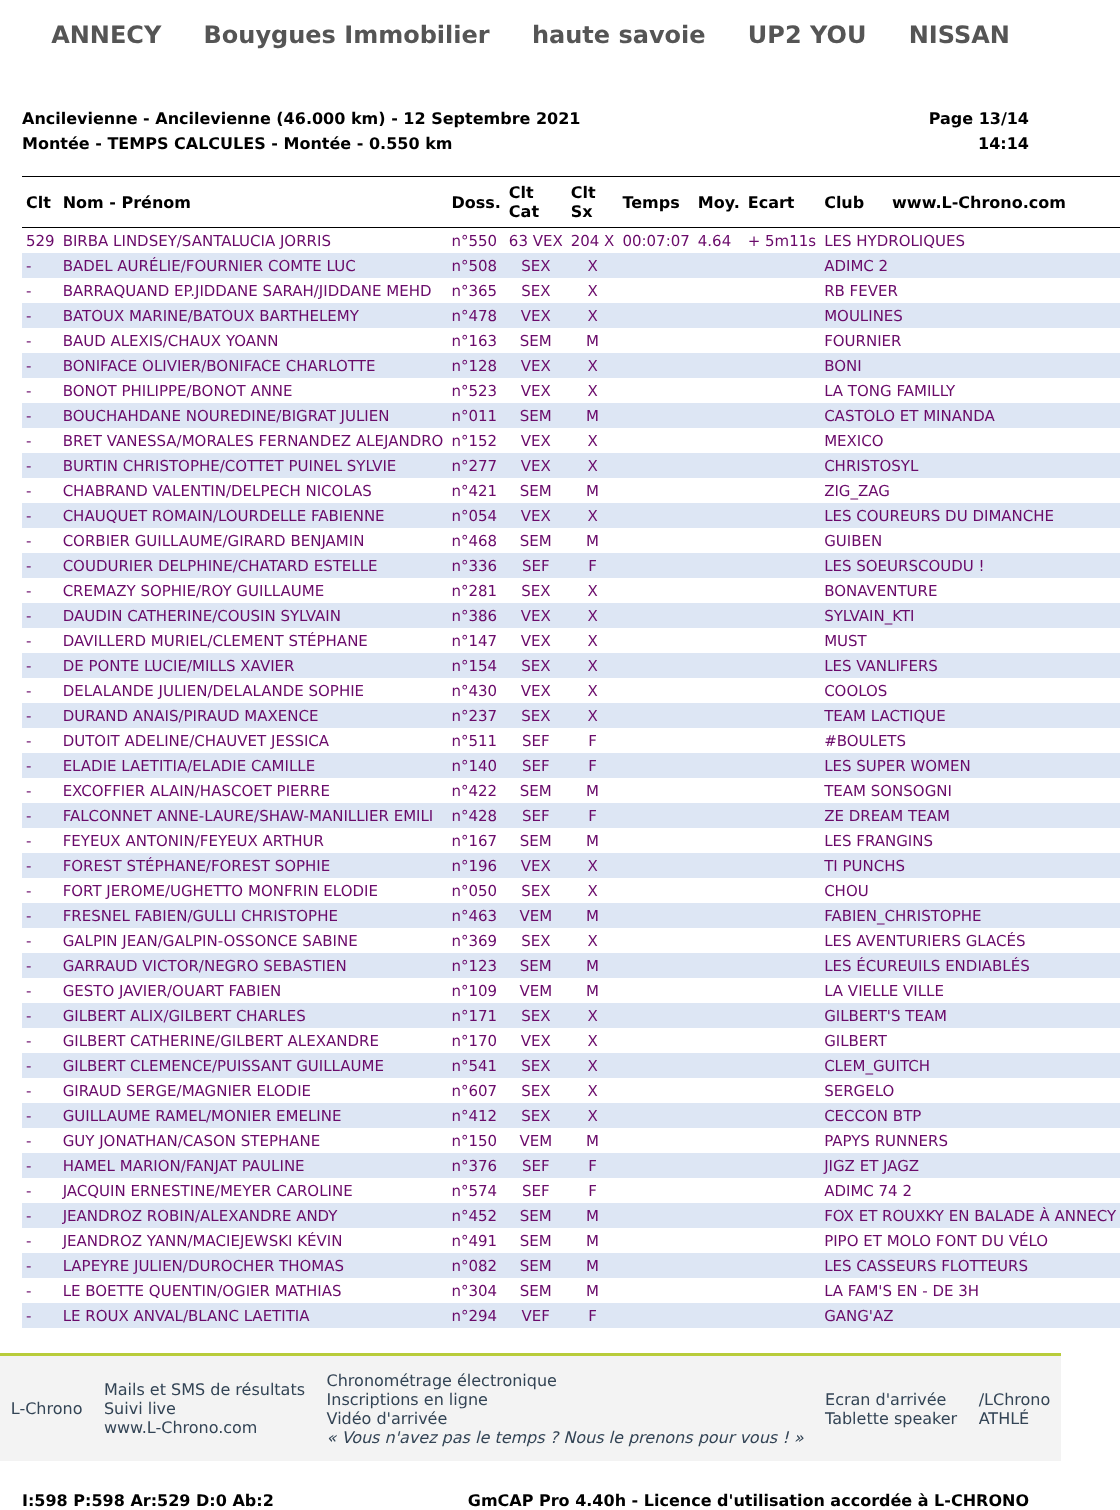ANNECY Bouygues Immobilier haute savoie UP2 YOU NISSAN
Ancilevienne - Ancilevienne (46.000 km) - 12 Septembre 2021
Montée - TEMPS CALCULES - Montée - 0.550 km
Page 13/14
14:14
| Clt | Nom - Prénom | Doss. | Clt Cat | Clt Sx | Temps | Moy. | Ecart | Club www.L-Chrono.com |
| --- | --- | --- | --- | --- | --- | --- | --- | --- |
| 529 | BIRBA LINDSEY/SANTALUCIA JORRIS | n°550 | 63 VEX | 204 X | 00:07:07 | 4.64 | + 5m11s | LES HYDROLIQUES |
| - | BADEL AURÉLIE/FOURNIER COMTE LUC | n°508 | SEX | X | | | | ADIMC 2 |
| - | BARRAQUAND EP.JIDDANE SARAH/JIDDANE MEHD | n°365 | SEX | X | | | | RB FEVER |
| - | BATOUX MARINE/BATOUX BARTHELEMY | n°478 | VEX | X | | | | MOULINES |
| - | BAUD ALEXIS/CHAUX YOANN | n°163 | SEM | M | | | | FOURNIER |
| - | BONIFACE OLIVIER/BONIFACE CHARLOTTE | n°128 | VEX | X | | | | BONI |
| - | BONOT PHILIPPE/BONOT ANNE | n°523 | VEX | X | | | | LA TONG FAMILLY |
| - | BOUCHAHDANE NOUREDINE/BIGRAT JULIEN | n°011 | SEM | M | | | | CASTOLO ET MINANDA |
| - | BRET VANESSA/MORALES FERNANDEZ ALEJANDRO | n°152 | VEX | X | | | | MEXICO |
| - | BURTIN CHRISTOPHE/COTTET PUINEL SYLVIE | n°277 | VEX | X | | | | CHRISTOSYL |
| - | CHABRAND VALENTIN/DELPECH NICOLAS | n°421 | SEM | M | | | | ZIG_ZAG |
| - | CHAUQUET ROMAIN/LOURDELLE FABIENNE | n°054 | VEX | X | | | | LES COUREURS DU DIMANCHE |
| - | CORBIER GUILLAUME/GIRARD BENJAMIN | n°468 | SEM | M | | | | GUIBEN |
| - | COUDURIER DELPHINE/CHATARD ESTELLE | n°336 | SEF | F | | | | LES SOEURSCOUDU ! |
| - | CREMAZY SOPHIE/ROY GUILLAUME | n°281 | SEX | X | | | | BONAVENTURE |
| - | DAUDIN CATHERINE/COUSIN SYLVAIN | n°386 | VEX | X | | | | SYLVAIN_KTI |
| - | DAVILLERD MURIEL/CLEMENT STÉPHANE | n°147 | VEX | X | | | | MUST |
| - | DE PONTE LUCIE/MILLS XAVIER | n°154 | SEX | X | | | | LES VANLIFERS |
| - | DELALANDE JULIEN/DELALANDE SOPHIE | n°430 | VEX | X | | | | COOLOS |
| - | DURAND ANAIS/PIRAUD MAXENCE | n°237 | SEX | X | | | | TEAM LACTIQUE |
| - | DUTOIT ADELINE/CHAUVET JESSICA | n°511 | SEF | F | | | | #BOULETS |
| - | ELADIE LAETITIA/ELADIE CAMILLE | n°140 | SEF | F | | | | LES SUPER WOMEN |
| - | EXCOFFIER ALAIN/HASCOET PIERRE | n°422 | SEM | M | | | | TEAM SONSOGNI |
| - | FALCONNET ANNE-LAURE/SHAW-MANILLIER EMILI | n°428 | SEF | F | | | | ZE DREAM TEAM |
| - | FEYEUX ANTONIN/FEYEUX ARTHUR | n°167 | SEM | M | | | | LES FRANGINS |
| - | FOREST STÉPHANE/FOREST SOPHIE | n°196 | VEX | X | | | | TI PUNCHS |
| - | FORT JEROME/UGHETTO MONFRIN ELODIE | n°050 | SEX | X | | | | CHOU |
| - | FRESNEL FABIEN/GULLI CHRISTOPHE | n°463 | VEM | M | | | | FABIEN_CHRISTOPHE |
| - | GALPIN JEAN/GALPIN-OSSONCE SABINE | n°369 | SEX | X | | | | LES AVENTURIERS GLACÉS |
| - | GARRAUD VICTOR/NEGRO SEBASTIEN | n°123 | SEM | M | | | | LES ÉCUREUILS ENDIABLÉS |
| - | GESTO JAVIER/OUART FABIEN | n°109 | VEM | M | | | | LA VIELLE VILLE |
| - | GILBERT ALIX/GILBERT CHARLES | n°171 | SEX | X | | | | GILBERT'S TEAM |
| - | GILBERT CATHERINE/GILBERT ALEXANDRE | n°170 | VEX | X | | | | GILBERT |
| - | GILBERT CLEMENCE/PUISSANT GUILLAUME | n°541 | SEX | X | | | | CLEM_GUITCH |
| - | GIRAUD SERGE/MAGNIER ELODIE | n°607 | SEX | X | | | | SERGELO |
| - | GUILLAUME RAMEL/MONIER EMELINE | n°412 | SEX | X | | | | CECCON BTP |
| - | GUY JONATHAN/CASON STEPHANE | n°150 | VEM | M | | | | PAPYS RUNNERS |
| - | HAMEL MARION/FANJAT PAULINE | n°376 | SEF | F | | | | JIGZ ET JAGZ |
| - | JACQUIN ERNESTINE/MEYER CAROLINE | n°574 | SEF | F | | | | ADIMC 74 2 |
| - | JEANDROZ ROBIN/ALEXANDRE ANDY | n°452 | SEM | M | | | | FOX ET ROUXKY EN BALADE À ANNECY |
| - | JEANDROZ YANN/MACIEJEWSKI KÉVIN | n°491 | SEM | M | | | | PIPO ET MOLO FONT DU VÉLO |
| - | LAPEYRE JULIEN/DUROCHER THOMAS | n°082 | SEM | M | | | | LES CASSEURS FLOTTEURS |
| - | LE BOETTE QUENTIN/OGIER MATHIAS | n°304 | SEM | M | | | | LA FAM'S EN - DE 3H |
| - | LE ROUX ANVAL/BLANC LAETITIA | n°294 | VEF | F | | | | GANG'AZ |
L-Chrono
Mails et SMS de résultats
Suivi live
www.L-Chrono.com
Chronométrage électronique
Inscriptions en ligne
Vidéo d'arrivée
« Vous n'avez pas le temps ? Nous le prenons pour vous ! »
Ecran d'arrivée
Tablette speaker
/LChrono
ATHLÉ
I:598 P:598 Ar:529 D:0 Ab:2 GmCAP Pro 4.40h - Licence d'utilisation accordée à L-CHRONO